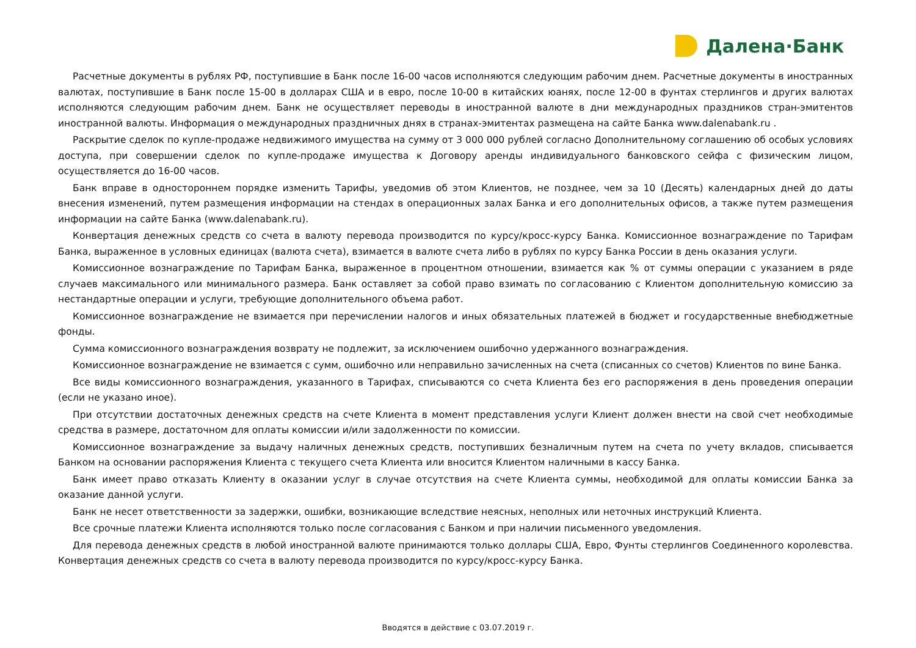Далена·Банк
Расчетные документы в рублях РФ, поступившие в Банк после 16-00 часов исполняются следующим рабочим днем. Расчетные документы в иностранных валютах, поступившие в Банк после 15-00 в долларах США и в евро, после 10-00 в китайских юанях, после 12-00 в фунтах стерлингов и других валютах исполняются следующим рабочим днем. Банк не осуществляет переводы в иностранной валюте в дни международных праздников стран-эмитентов иностранной валюты. Информация о международных праздничных днях в странах-эмитентах размещена на сайте Банка www.dalenabank.ru .
Раскрытие сделок по купле-продаже недвижимого имущества на сумму от 3 000 000 рублей согласно Дополнительному соглашению об особых условиях доступа, при совершении сделок по купле-продаже имущества к Договору аренды индивидуального банковского сейфа с физическим лицом, осуществляется до 16-00 часов.
Банк вправе в одностороннем порядке изменить Тарифы, уведомив об этом Клиентов, не позднее, чем за 10 (Десять) календарных дней до даты внесения изменений, путем размещения информации на стендах в операционных залах Банка и его дополнительных офисов, а также путем размещения информации на сайте Банка (www.dalenabank.ru).
Конвертация денежных средств со счета в валюту перевода производится по курсу/кросс-курсу Банка. Комиссионное вознаграждение по Тарифам Банка, выраженное в условных единицах (валюта счета), взимается в валюте счета либо в рублях по курсу Банка России в день оказания услуги.
Комиссионное вознаграждение по Тарифам Банка, выраженное в процентном отношении, взимается как % от суммы операции с указанием в ряде случаев максимального или минимального размера. Банк оставляет за собой право взимать по согласованию с Клиентом дополнительную комиссию за нестандартные операции и услуги, требующие дополнительного объема работ.
Комиссионное вознаграждение не взимается при перечислении налогов и иных обязательных платежей в бюджет и государственные внебюджетные фонды.
Сумма комиссионного вознаграждения возврату не подлежит, за исключением ошибочно удержанного вознаграждения.
Комиссионное вознаграждение не взимается с сумм, ошибочно или неправильно зачисленных на счета (списанных со счетов) Клиентов по вине Банка.
Все виды комиссионного вознаграждения, указанного в Тарифах, списываются со счета Клиента без его распоряжения в день проведения операции (если не указано иное).
При отсутствии достаточных денежных средств на счете Клиента в момент представления услуги Клиент должен внести на свой счет необходимые средства в размере, достаточном для оплаты комиссии и/или задолженности по комиссии.
Комиссионное вознаграждение за выдачу наличных денежных средств, поступивших безналичным путем на счета по учету вкладов, списывается Банком на основании распоряжения Клиента с текущего счета Клиента или вносится Клиентом наличными в кассу Банка.
Банк имеет право отказать Клиенту в оказании услуг в случае отсутствия на счете Клиента суммы, необходимой для оплаты комиссии Банка за оказание данной услуги.
Банк не несет ответственности за задержки, ошибки, возникающие вследствие неясных, неполных или неточных инструкций Клиента.
Все срочные платежи Клиента исполняются только после согласования с Банком и при наличии письменного уведомления.
Для перевода денежных средств в любой иностранной валюте принимаются только доллары США, Евро, Фунты стерлингов Соединенного королевства. Конвертация денежных средств со счета в валюту перевода производится по курсу/кросс-курсу Банка.
Вводятся в действие с 03.07.2019 г.